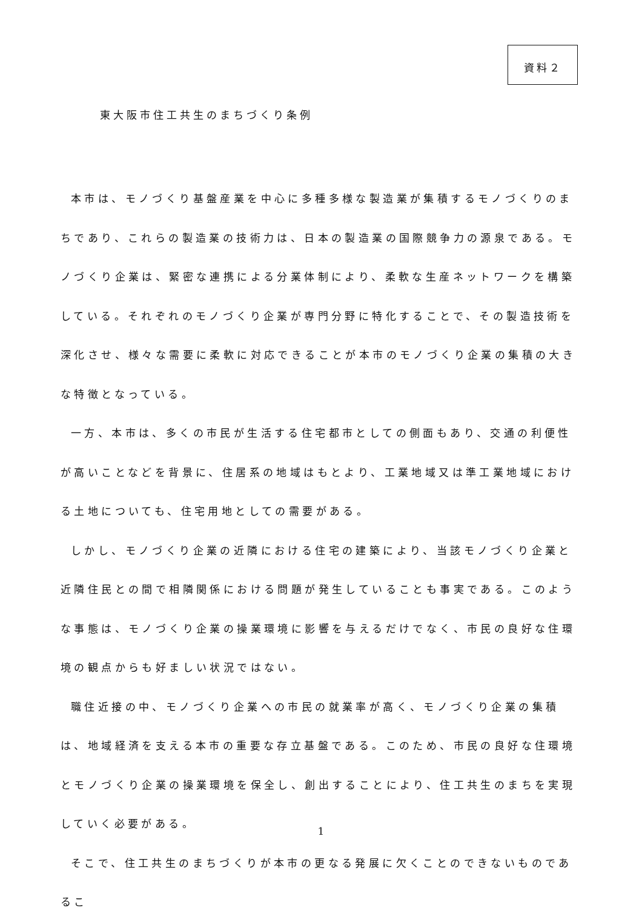資料２
東大阪市住工共生のまちづくり条例
本市は、モノづくり基盤産業を中心に多種多様な製造業が集積するモノづくりのまちであり、これらの製造業の技術力は、日本の製造業の国際競争力の源泉である。モノづくり企業は、緊密な連携による分業体制により、柔軟な生産ネットワークを構築している。それぞれのモノづくり企業が専門分野に特化することで、その製造技術を深化させ、様々な需要に柔軟に対応できることが本市のモノづくり企業の集積の大きな特徴となっている。
一方、本市は、多くの市民が生活する住宅都市としての側面もあり、交通の利便性が高いことなどを背景に、住居系の地域はもとより、工業地域又は準工業地域における土地についても、住宅用地としての需要がある。
しかし、モノづくり企業の近隣における住宅の建築により、当該モノづくり企業と近隣住民との間で相隣関係における問題が発生していることも事実である。このような事態は、モノづくり企業の操業環境に影響を与えるだけでなく、市民の良好な住環境の観点からも好ましい状況ではない。
職住近接の中、モノづくり企業への市民の就業率が高く、モノづくり企業の集積は、地域経済を支える本市の重要な存立基盤である。このため、市民の良好な住環境とモノづくり企業の操業環境を保全し、創出することにより、住工共生のまちを実現していく必要がある。
そこで、住工共生のまちづくりが本市の更なる発展に欠くことのできないものであるこ
1